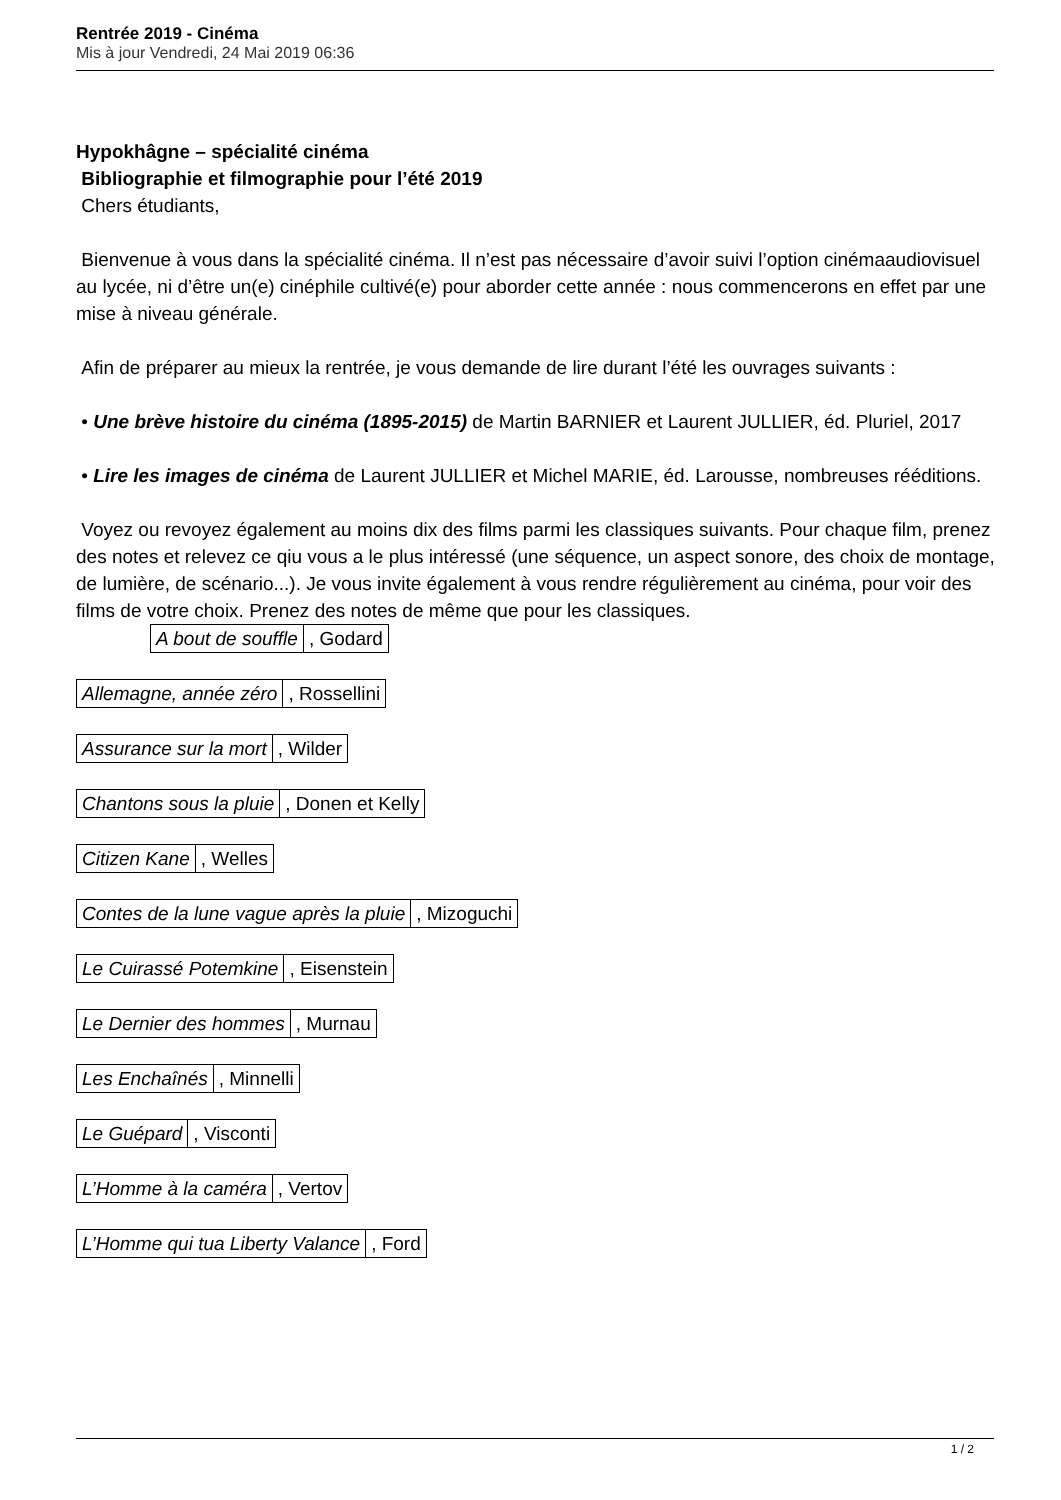Rentrée 2019 - Cinéma
Mis à jour Vendredi, 24 Mai 2019 06:36
Hypokhâgne – spécialité cinéma
Bibliographie et filmographie pour l’été 2019
Chers étudiants,
Bienvenue à vous dans la spécialité cinéma. Il n’est pas nécessaire d’avoir suivi l’option cinémaaudiovisuel au lycée, ni d’être un(e) cinéphile cultivé(e) pour aborder cette année : nous commencerons en effet par une mise à niveau générale.
Afin de préparer au mieux la rentrée, je vous demande de lire durant l’été les ouvrages suivants :
• Une brève histoire du cinéma (1895-2015) de Martin BARNIER et Laurent JULLIER, éd. Pluriel, 2017
• Lire les images de cinéma de Laurent JULLIER et Michel MARIE, éd. Larousse, nombreuses rééditions.
Voyez ou revoyez également au moins dix des films parmi les classiques suivants. Pour chaque film, prenez des notes et relevez ce qiu vous a le plus intéressé (une séquence, un aspect sonore, des choix de montage, de lumière, de scénario...). Je vous invite également à vous rendre régulièrement au cinéma, pour voir des films de votre choix. Prenez des notes de même que pour les classiques.
| A bout de souffle | , Godard |
| Allemagne, année zéro | , Rossellini |
| Assurance sur la mort | , Wilder |
| Chantons sous la pluie | , Donen et Kelly |
| Citizen Kane | , Welles |
| Contes de la lune vague après la pluie | , Mizoguchi |
| Le Cuirassé Potemkine | , Eisenstein |
| Le Dernier des hommes | , Murnau |
| Les Enchaînés | , Minnelli |
| Le Guépard | , Visconti |
| L’Homme à la caméra | , Vertov |
| L’Homme qui tua Liberty Valance | , Ford |
1 / 2